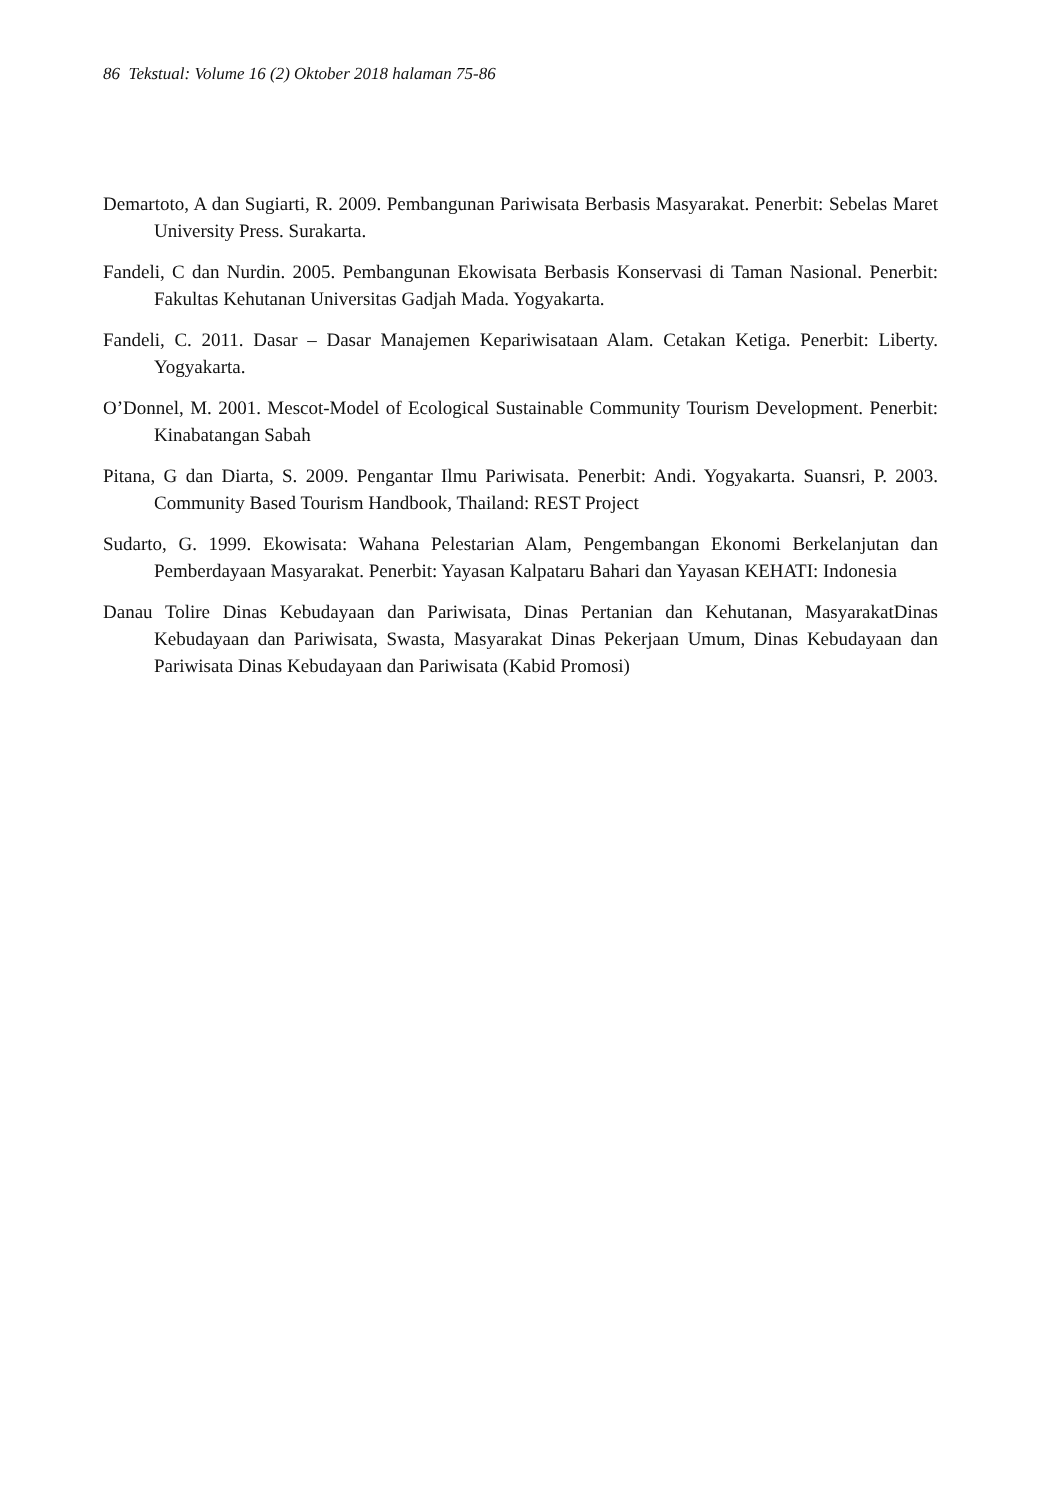86 Tekstual: Volume 16 (2) Oktober 2018 halaman 75-86
Demartoto, A dan Sugiarti, R. 2009. Pembangunan Pariwisata Berbasis Masyarakat. Penerbit: Sebelas Maret University Press. Surakarta.
Fandeli, C dan Nurdin. 2005. Pembangunan Ekowisata Berbasis Konservasi di Taman Nasional. Penerbit: Fakultas Kehutanan Universitas Gadjah Mada. Yogyakarta.
Fandeli, C. 2011. Dasar – Dasar Manajemen Kepariwisataan Alam. Cetakan Ketiga. Penerbit: Liberty. Yogyakarta.
O’Donnel, M. 2001. Mescot-Model of Ecological Sustainable Community Tourism Development. Penerbit: Kinabatangan Sabah
Pitana, G dan Diarta, S. 2009. Pengantar Ilmu Pariwisata. Penerbit: Andi. Yogyakarta. Suansri, P. 2003. Community Based Tourism Handbook, Thailand: REST Project
Sudarto, G. 1999. Ekowisata: Wahana Pelestarian Alam, Pengembangan Ekonomi Berkelanjutan dan Pemberdayaan Masyarakat. Penerbit: Yayasan Kalpataru Bahari dan Yayasan KEHATI: Indonesia
Danau Tolire Dinas Kebudayaan dan Pariwisata, Dinas Pertanian dan Kehutanan, MasyarakatDinas Kebudayaan dan Pariwisata, Swasta, Masyarakat Dinas Pekerjaan Umum, Dinas Kebudayaan dan Pariwisata Dinas Kebudayaan dan Pariwisata (Kabid Promosi)